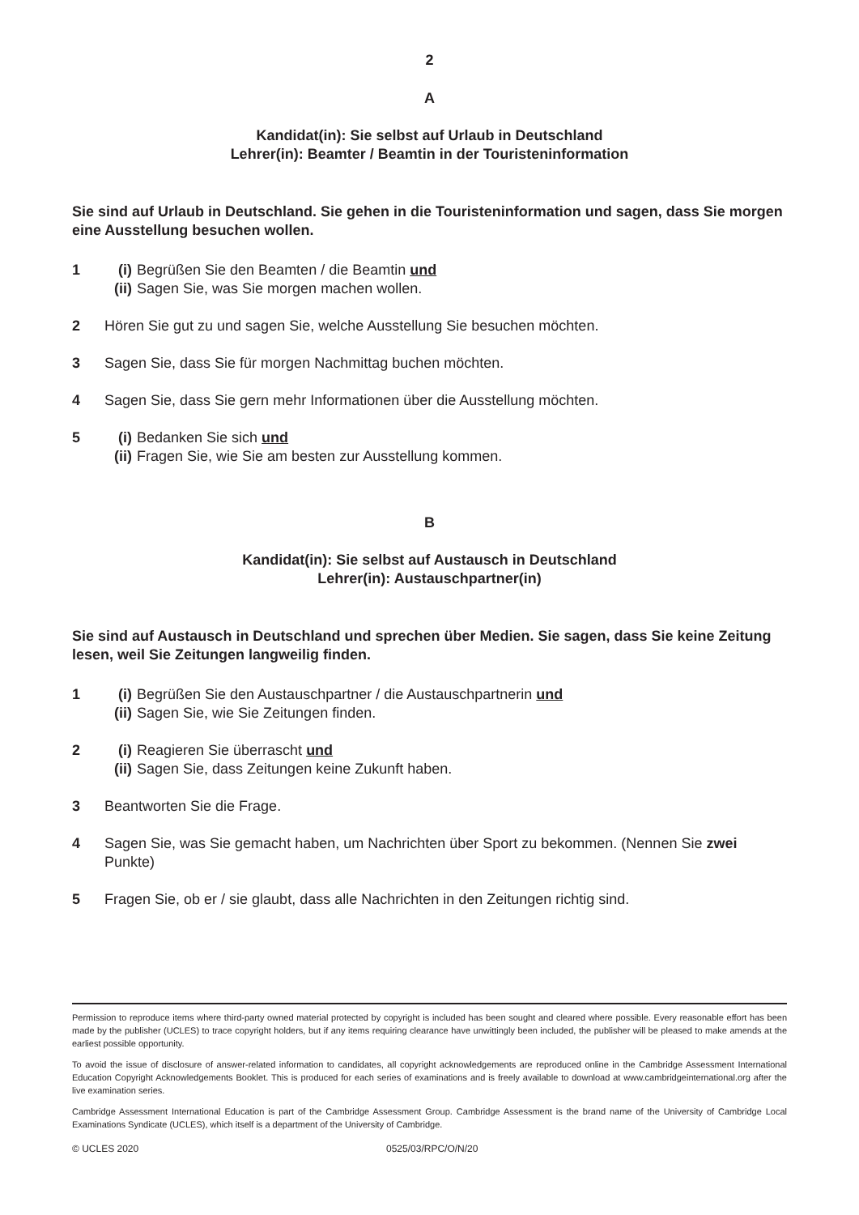2
A
Kandidat(in): Sie selbst auf Urlaub in Deutschland
Lehrer(in): Beamter / Beamtin in der Touristeninformation
Sie sind auf Urlaub in Deutschland. Sie gehen in die Touristeninformation und sagen, dass Sie morgen eine Ausstellung besuchen wollen.
1 (i) Begrüßen Sie den Beamten / die Beamtin und
(ii) Sagen Sie, was Sie morgen machen wollen.
2 Hören Sie gut zu und sagen Sie, welche Ausstellung Sie besuchen möchten.
3 Sagen Sie, dass Sie für morgen Nachmittag buchen möchten.
4 Sagen Sie, dass Sie gern mehr Informationen über die Ausstellung möchten.
5 (i) Bedanken Sie sich und
(ii) Fragen Sie, wie Sie am besten zur Ausstellung kommen.
B
Kandidat(in): Sie selbst auf Austausch in Deutschland
Lehrer(in): Austauschpartner(in)
Sie sind auf Austausch in Deutschland und sprechen über Medien. Sie sagen, dass Sie keine Zeitung lesen, weil Sie Zeitungen langweilig finden.
1 (i) Begrüßen Sie den Austauschpartner / die Austauschpartnerin und
(ii) Sagen Sie, wie Sie Zeitungen finden.
2 (i) Reagieren Sie überrascht und
(ii) Sagen Sie, dass Zeitungen keine Zukunft haben.
3 Beantworten Sie die Frage.
4 Sagen Sie, was Sie gemacht haben, um Nachrichten über Sport zu bekommen. (Nennen Sie zwei Punkte)
5 Fragen Sie, ob er / sie glaubt, dass alle Nachrichten in den Zeitungen richtig sind.
Permission to reproduce items where third-party owned material protected by copyright is included has been sought and cleared where possible. Every reasonable effort has been made by the publisher (UCLES) to trace copyright holders, but if any items requiring clearance have unwittingly been included, the publisher will be pleased to make amends at the earliest possible opportunity.
To avoid the issue of disclosure of answer-related information to candidates, all copyright acknowledgements are reproduced online in the Cambridge Assessment International Education Copyright Acknowledgements Booklet. This is produced for each series of examinations and is freely available to download at www.cambridgeinternational.org after the live examination series.
Cambridge Assessment International Education is part of the Cambridge Assessment Group. Cambridge Assessment is the brand name of the University of Cambridge Local Examinations Syndicate (UCLES), which itself is a department of the University of Cambridge.
© UCLES 2020 0525/03/RPC/O/N/20